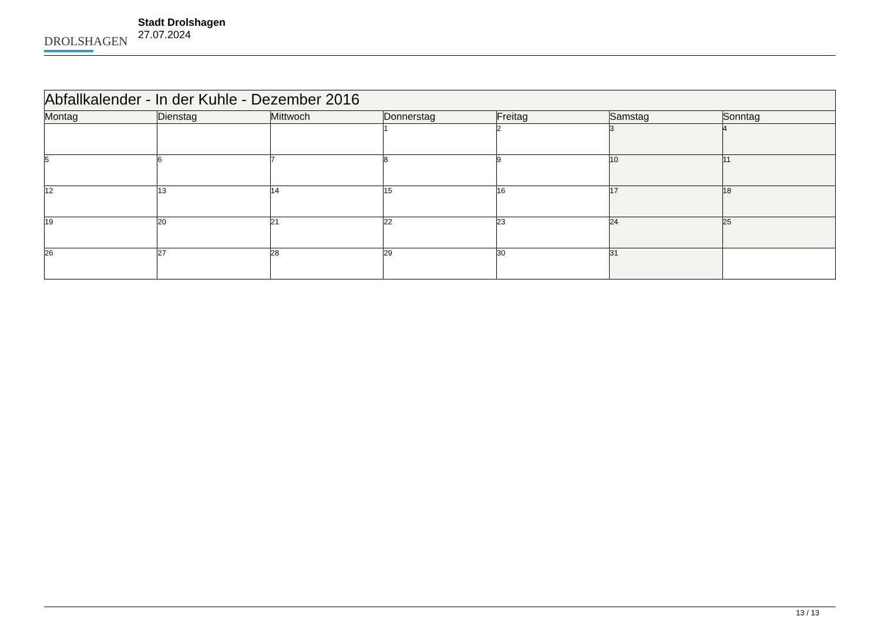DROLSHAGEN
Stadt Drolshagen
27.07.2024
| Abfallkalender - In der Kuhle - Dezember 2016 | | | | | | |
| --- | --- | --- | --- | --- | --- | --- |
| Montag | Dienstag | Mittwoch | Donnerstag | Freitag | Samstag | Sonntag |
| | | | 1 | 2 | 3 | 4 |
| 5 | 6 | 7 | 8 | 9 | 10 | 11 |
| 12 | 13 | 14 | 15 | 16 | 17 | 18 |
| 19 | 20 | 21 | 22 | 23 | 24 | 25 |
| 26 | 27 | 28 | 29 | 30 | 31 | |
13 / 13